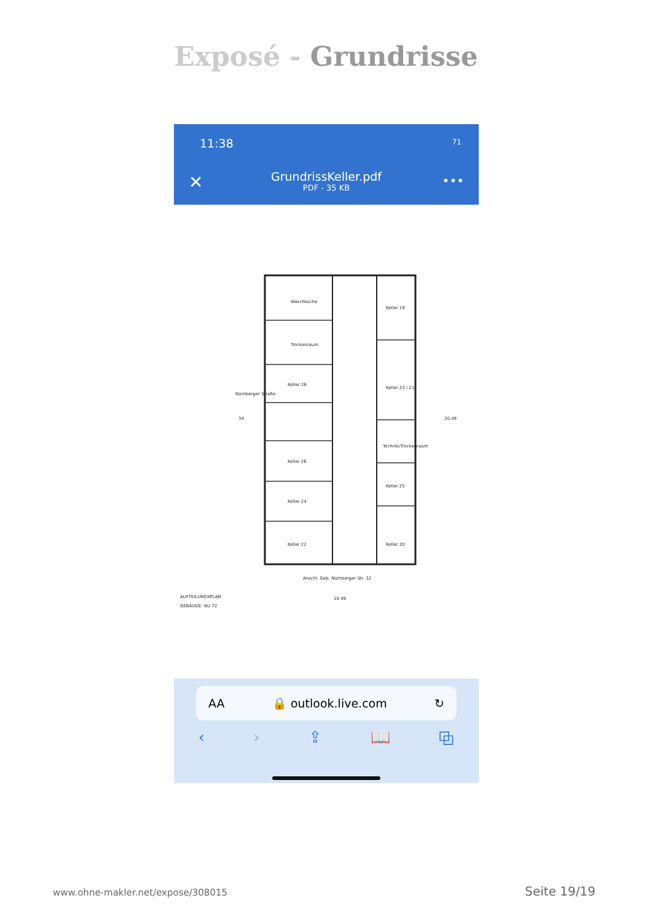Exposé - Grundrisse
11:38 71
✕
GrundrissKeller.pdf
PDF - 35 KB
•••
Waschküche
Trockenraum
Keller 26
Keller 19
Keller 23 / 21
Technik/Trockenraum
Keller 26
Keller 24
Keller 22
Keller 25
Keller 20
Nürnberger Straße
34
Anschl. Geb. Nürnberger Str. 32
10.49
20.49
AUFTEILUNGSPLAN
GEBÄUDE: NU 72
AA 🔒 outlook.live.com ↻
‹ › ⇪ 📖 ⧉
www.ohne-makler.net/expose/308015 Seite 19/19